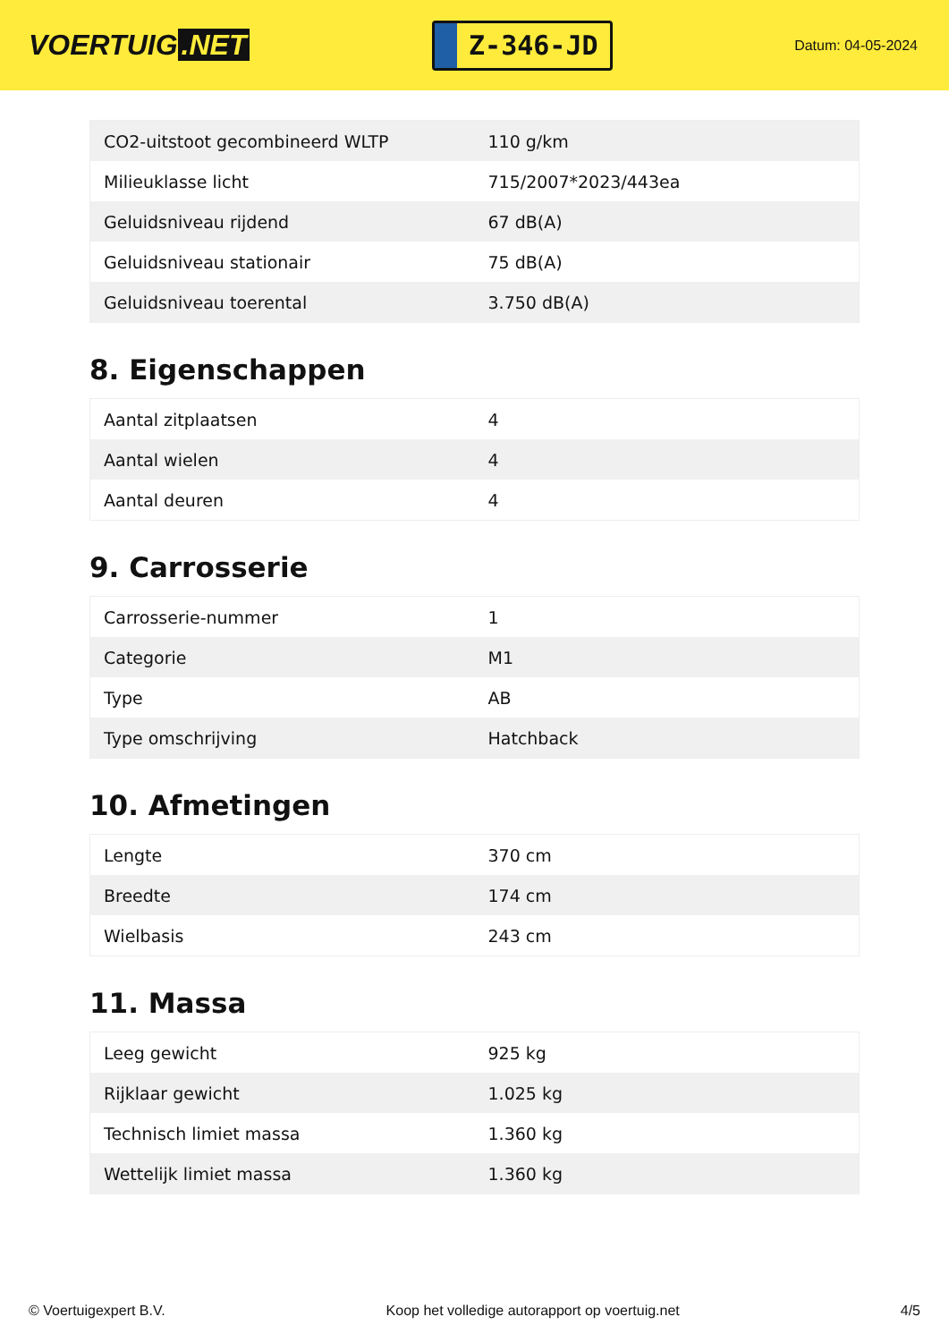VOERTUIG.NET
Z-346-JD
Datum: 04-05-2024
| CO2-uitstoot gecombineerd WLTP | 110 g/km |
| Milieuklasse licht | 715/2007*2023/443ea |
| Geluidsniveau rijdend | 67 dB(A) |
| Geluidsniveau stationair | 75 dB(A) |
| Geluidsniveau toerental | 3.750 dB(A) |
8. Eigenschappen
| Aantal zitplaatsen | 4 |
| Aantal wielen | 4 |
| Aantal deuren | 4 |
9. Carrosserie
| Carrosserie-nummer | 1 |
| Categorie | M1 |
| Type | AB |
| Type omschrijving | Hatchback |
10. Afmetingen
| Lengte | 370 cm |
| Breedte | 174 cm |
| Wielbasis | 243 cm |
11. Massa
| Leeg gewicht | 925 kg |
| Rijklaar gewicht | 1.025 kg |
| Technisch limiet massa | 1.360 kg |
| Wettelijk limiet massa | 1.360 kg |
© Voertuigexpert B.V. Koop het volledige autorapport op voertuig.net 4/5